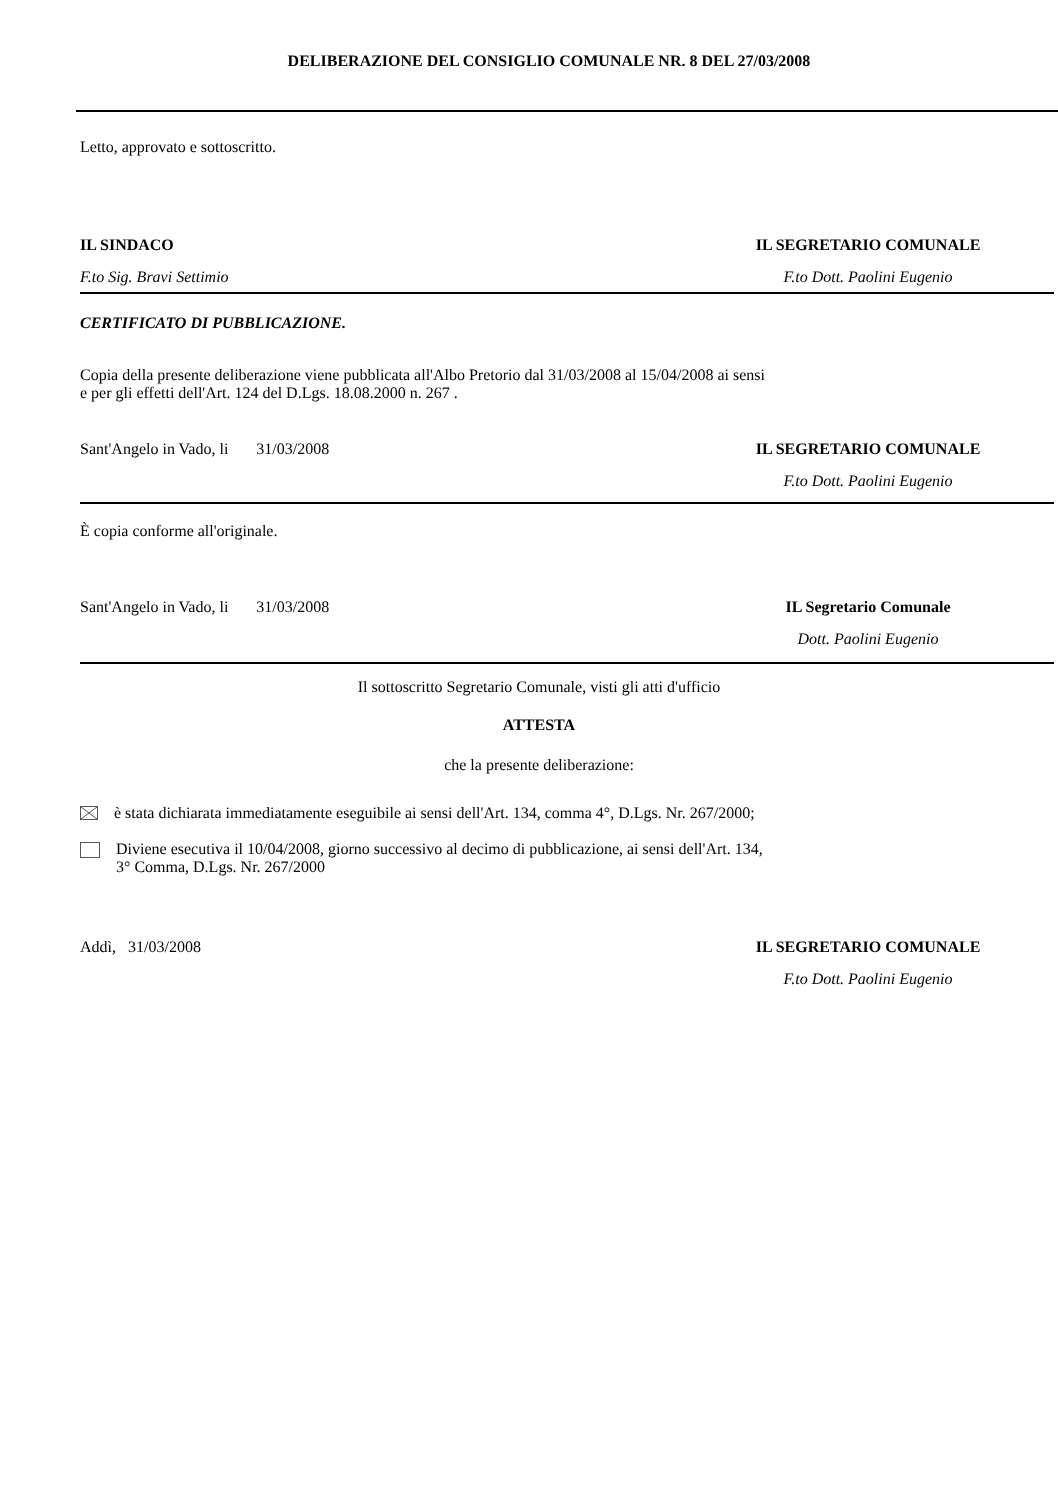DELIBERAZIONE DEL CONSIGLIO COMUNALE NR. 8 DEL 27/03/2008
Letto, approvato e sottoscritto.
IL SINDACO IL SEGRETARIO COMUNALE
F.to Sig. Bravi Settimio F.to Dott. Paolini Eugenio
CERTIFICATO DI PUBBLICAZIONE.
Copia della presente deliberazione viene pubblicata all'Albo Pretorio dal 31/03/2008 al 15/04/2008 ai sensi
e per gli effetti dell'Art. 124 del D.Lgs. 18.08.2000 n. 267 .
Sant'Angelo in Vado, li 31/03/2008 IL SEGRETARIO COMUNALE
F.to Dott. Paolini Eugenio
È copia conforme all'originale.
Sant'Angelo in Vado, li 31/03/2008 IL Segretario Comunale
Dott. Paolini Eugenio
Il sottoscritto Segretario Comunale, visti gli atti d'ufficio
ATTESTA
che la presente deliberazione:
è stata dichiarata immediatamente eseguibile ai sensi dell'Art. 134, comma 4°, D.Lgs. Nr. 267/2000;
Diviene esecutiva il 10/04/2008, giorno successivo al decimo di pubblicazione, ai sensi dell'Art. 134,
3° Comma, D.Lgs. Nr. 267/2000
Addì, 31/03/2008 IL SEGRETARIO COMUNALE
F.to Dott. Paolini Eugenio